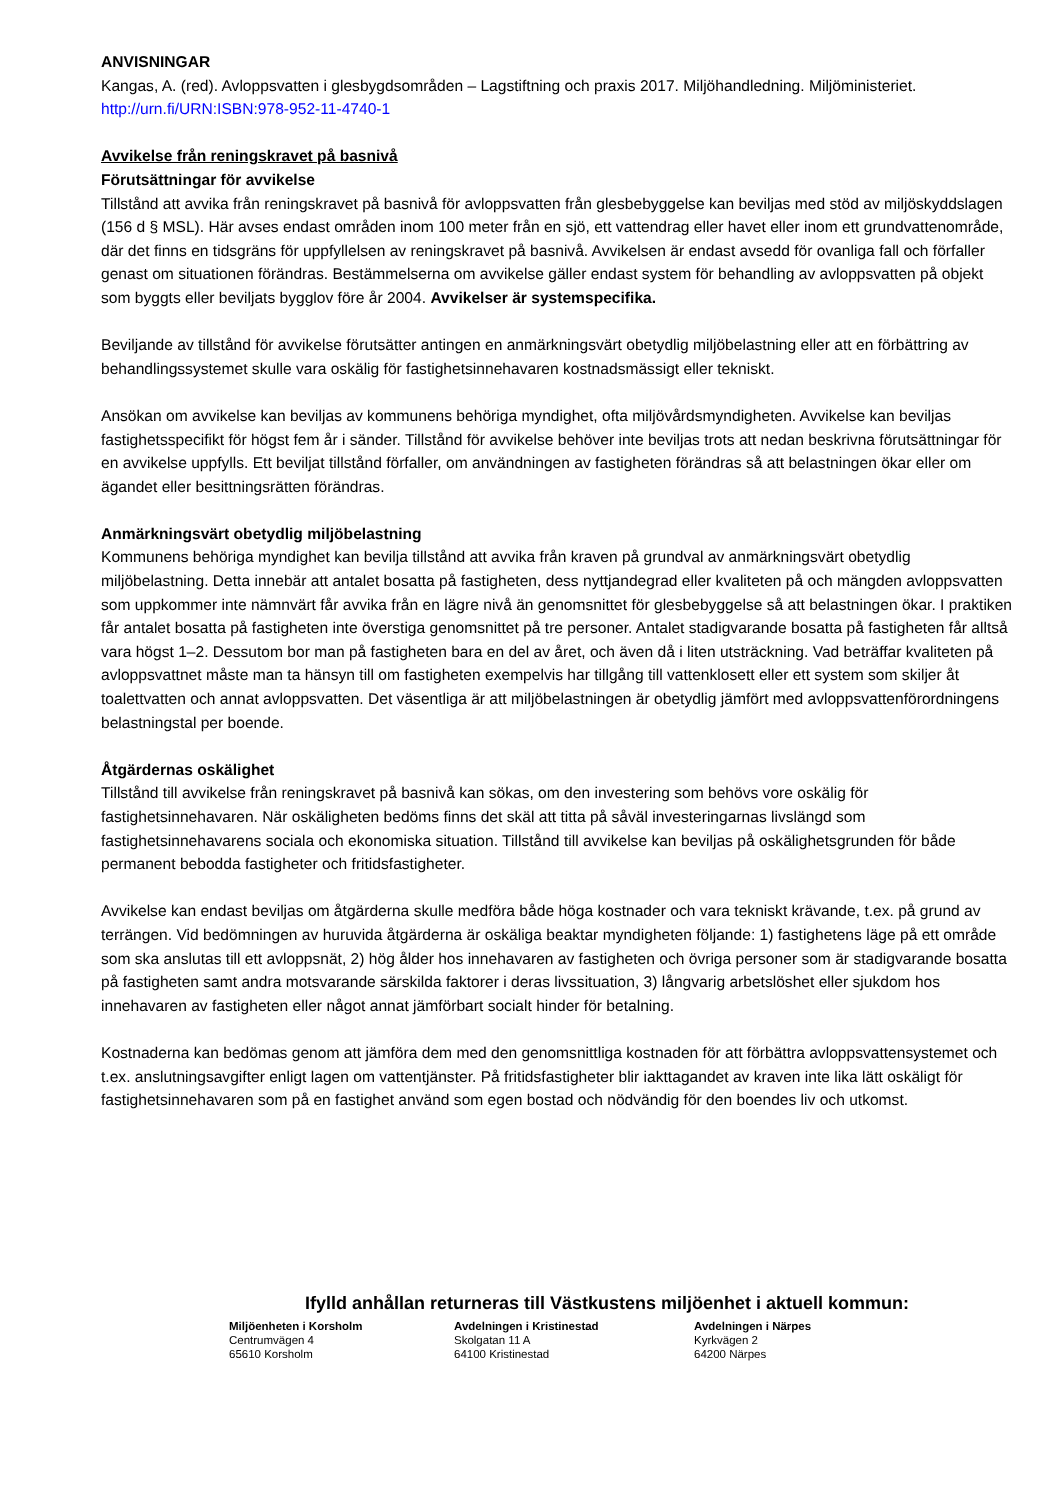ANVISNINGAR
Kangas, A. (red). Avloppsvatten i glesbygdsområden – Lagstiftning och praxis 2017. Miljöhandledning. Miljöministeriet. http://urn.fi/URN:ISBN:978-952-11-4740-1
Avvikelse från reningskravet på basnivå
Förutsättningar för avvikelse
Tillstånd att avvika från reningskravet på basnivå för avloppsvatten från glesbebyggelse kan beviljas med stöd av miljöskyddslagen (156 d § MSL). Här avses endast områden inom 100 meter från en sjö, ett vattendrag eller havet eller inom ett grundvattenområde, där det finns en tidsgräns för uppfyllelsen av reningskravet på basnivå. Avvikelsen är endast avsedd för ovanliga fall och förfaller genast om situationen förändras. Bestämmelserna om avvikelse gäller endast system för behandling av avloppsvatten på objekt som byggts eller beviljats bygglov före år 2004. Avvikelser är systemspecifika.
Beviljande av tillstånd för avvikelse förutsätter antingen en anmärkningsvärt obetydlig miljöbelastning eller att en förbättring av behandlingssystemet skulle vara oskälig för fastighetsinnehavaren kostnadsmässigt eller tekniskt.
Ansökan om avvikelse kan beviljas av kommunens behöriga myndighet, ofta miljövårdsmyndigheten. Avvikelse kan beviljas fastighetsspecifikt för högst fem år i sänder. Tillstånd för avvikelse behöver inte beviljas trots att nedan beskrivna förutsättningar för en avvikelse uppfylls. Ett beviljat tillstånd förfaller, om användningen av fastigheten förändras så att belastningen ökar eller om ägandet eller besittningsrätten förändras.
Anmärkningsvärt obetydlig miljöbelastning
Kommunens behöriga myndighet kan bevilja tillstånd att avvika från kraven på grundval av anmärkningsvärt obetydlig miljöbelastning. Detta innebär att antalet bosatta på fastigheten, dess nyttjandegrad eller kvaliteten på och mängden avloppsvatten som uppkommer inte nämnvärt får avvika från en lägre nivå än genomsnittet för glesbebyggelse så att belastningen ökar. I praktiken får antalet bosatta på fastigheten inte överstiga genomsnittet på tre personer. Antalet stadigvarande bosatta på fastigheten får alltså vara högst 1–2. Dessutom bor man på fastigheten bara en del av året, och även då i liten utsträckning. Vad beträffar kvaliteten på avloppsvattnet måste man ta hänsyn till om fastigheten exempelvis har tillgång till vattenklosett eller ett system som skiljer åt toalettvatten och annat avloppsvatten. Det väsentliga är att miljöbelastningen är obetydlig jämfört med avloppsvattenförordningens belastningstal per boende.
Åtgärdernas oskälighet
Tillstånd till avvikelse från reningskravet på basnivå kan sökas, om den investering som behövs vore oskälig för fastighetsinnehavaren. När oskäligheten bedöms finns det skäl att titta på såväl investeringarnas livslängd som fastighetsinnehavarens sociala och ekonomiska situation. Tillstånd till avvikelse kan beviljas på oskälighetsgrunden för både permanent bebodda fastigheter och fritidsfastigheter.
Avvikelse kan endast beviljas om åtgärderna skulle medföra både höga kostnader och vara tekniskt krävande, t.ex. på grund av terrängen. Vid bedömningen av huruvida åtgärderna är oskäliga beaktar myndigheten följande: 1) fastighetens läge på ett område som ska anslutas till ett avloppsnät, 2) hög ålder hos innehavaren av fastigheten och övriga personer som är stadigvarande bosatta på fastigheten samt andra motsvarande särskilda faktorer i deras livssituation, 3) långvarig arbetslöshet eller sjukdom hos innehavaren av fastigheten eller något annat jämförbart socialt hinder för betalning.
Kostnaderna kan bedömas genom att jämföra dem med den genomsnittliga kostnaden för att förbättra avloppsvattensystemet och t.ex. anslutningsavgifter enligt lagen om vattentjänster. På fritidsfastigheter blir iakttagandet av kraven inte lika lätt oskäligt för fastighetsinnehavaren som på en fastighet använd som egen bostad och nödvändig för den boendes liv och utkomst.
Ifylld anhållan returneras till Västkustens miljöenhet i aktuell kommun:
Miljöenheten i Korsholm
Centrumvägen 4
65610 Korsholm
Avdelningen i Kristinestad
Skolgatan 11 A
64100 Kristinestad
Avdelningen i Närpes
Kyrkvägen 2
64200 Närpes